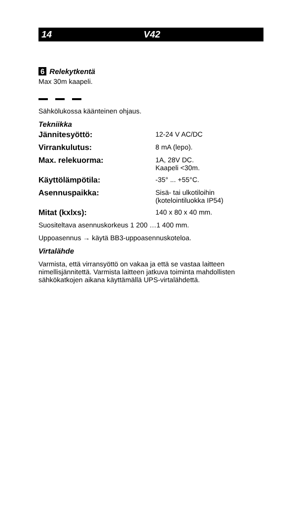14 V42
6 Relekytkentä
Max 30m kaapeli.
Sähkölukossa käänteinen ohjaus.
Tekniikka
| Jännitesyöttö: | 12-24 V AC/DC |
| Virrankulutus: | 8 mA (lepo). |
| Max. relekuorma: | 1A, 28V DC. Kaapeli <30m. |
| Käyttölämpötila: | -35° ... +55°C. |
| Asennuspaikka: | Sisä- tai ulkotiloihin (kotelointiluokka IP54) |
| Mitat (kxlxs): | 140 x 80 x 40 mm. |
Suositeltava asennuskorkeus 1 200 …1 400 mm.
Uppoasennus → käytä BB3-uppoasennuskoteloa.
Virtalähde
Varmista, että virransyöttö on vakaa ja että se vastaa laitteen nimellisjännitettä. Varmista laitteen jatkuva toiminta mahdollisten sähkökatkojen aikana käyttämällä UPS-virtalähdettä.